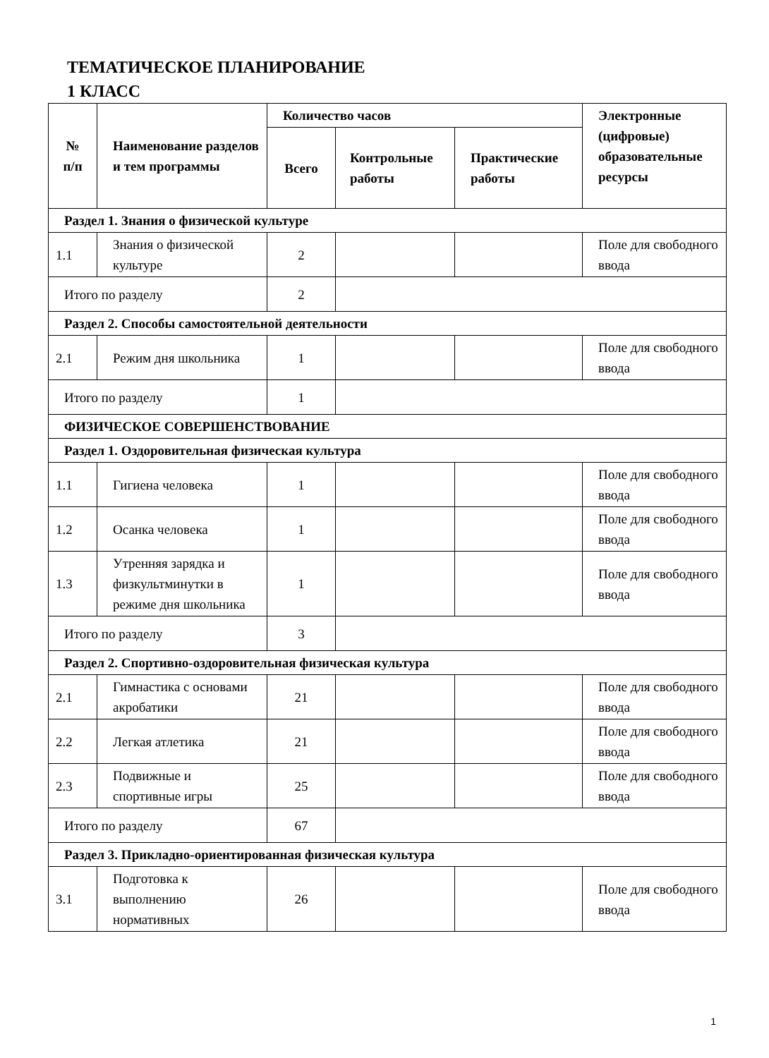ТЕМАТИЧЕСКОЕ ПЛАНИРОВАНИЕ
1 КЛАСС
| № п/п | Наименование разделов и тем программы | Количество часов | | | Электронные (цифровые) образовательные ресурсы |
| --- | --- | --- | --- | --- | --- |
| | | Всего | Контрольные работы | Практические работы | |
| Раздел 1. Знания о физической культуре | | | | | |
| 1.1 | Знания о физической культуре | 2 | | | Поле для свободного ввода |
| Итого по разделу | | 2 | | | |
| Раздел 2. Способы самостоятельной деятельности | | | | | |
| 2.1 | Режим дня школьника | 1 | | | Поле для свободного ввода |
| Итого по разделу | | 1 | | | |
| ФИЗИЧЕСКОЕ СОВЕРШЕНСТВОВАНИЕ | | | | | |
| Раздел 1. Оздоровительная физическая культура | | | | | |
| 1.1 | Гигиена человека | 1 | | | Поле для свободного ввода |
| 1.2 | Осанка человека | 1 | | | Поле для свободного ввода |
| 1.3 | Утренняя зарядка и физкультминутки в режиме дня школьника | 1 | | | Поле для свободного ввода |
| Итого по разделу | | 3 | | | |
| Раздел 2. Спортивно-оздоровительная физическая культура | | | | | |
| 2.1 | Гимнастика с основами акробатики | 21 | | | Поле для свободного ввода |
| 2.2 | Легкая атлетика | 21 | | | Поле для свободного ввода |
| 2.3 | Подвижные и спортивные игры | 25 | | | Поле для свободного ввода |
| Итого по разделу | | 67 | | | |
| Раздел 3. Прикладно-ориентированная физическая культура | | | | | |
| 3.1 | Подготовка к выполнению нормативных | 26 | | | Поле для свободного ввода |
1